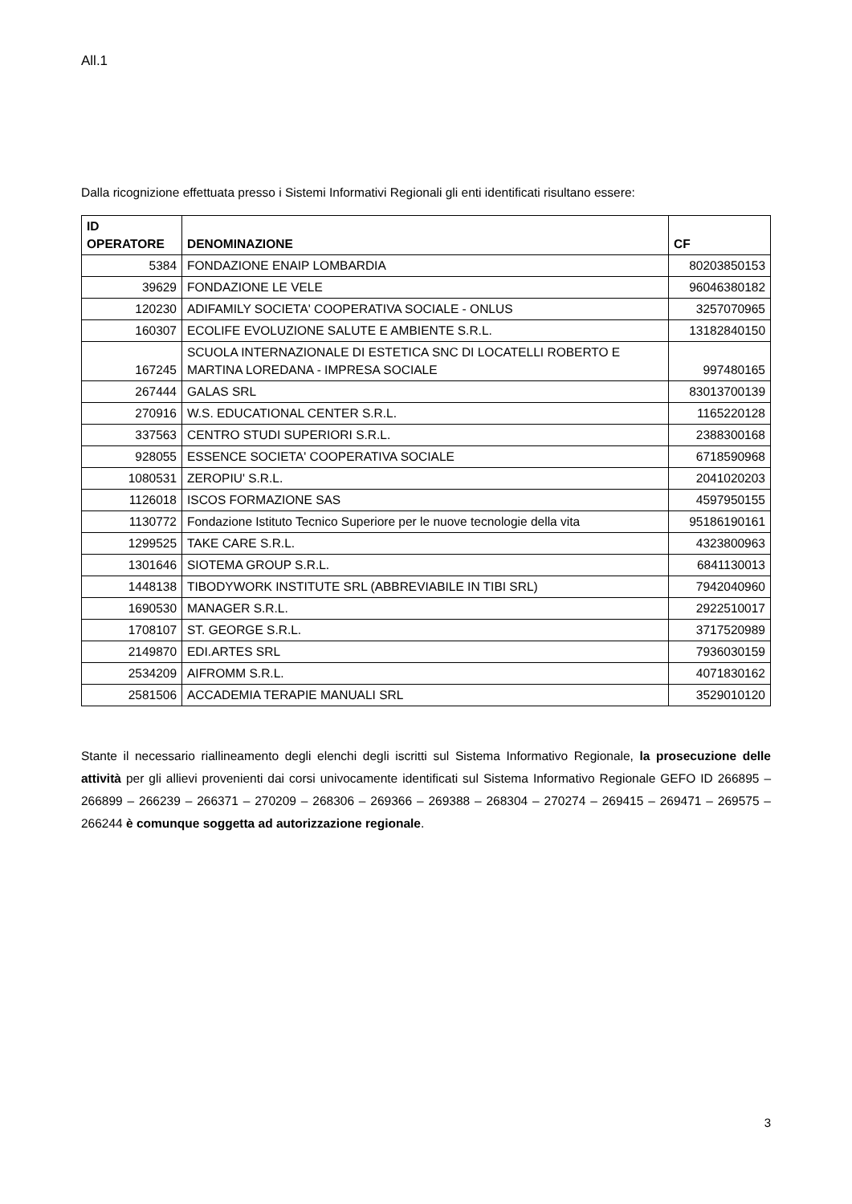All.1
Dalla ricognizione effettuata presso i Sistemi Informativi Regionali gli enti identificati risultano essere:
| ID OPERATORE | DENOMINAZIONE | CF |
| --- | --- | --- |
| 5384 | FONDAZIONE ENAIP LOMBARDIA | 80203850153 |
| 39629 | FONDAZIONE LE VELE | 96046380182 |
| 120230 | ADIFAMILY SOCIETA' COOPERATIVA SOCIALE - ONLUS | 3257070965 |
| 160307 | ECOLIFE EVOLUZIONE SALUTE E AMBIENTE S.R.L. | 13182840150 |
| 167245 | SCUOLA INTERNAZIONALE DI ESTETICA SNC DI LOCATELLI ROBERTO E MARTINA LOREDANA - IMPRESA SOCIALE | 997480165 |
| 267444 | GALAS SRL | 83013700139 |
| 270916 | W.S. EDUCATIONAL CENTER S.R.L. | 1165220128 |
| 337563 | CENTRO STUDI SUPERIORI S.R.L. | 2388300168 |
| 928055 | ESSENCE SOCIETA' COOPERATIVA SOCIALE | 6718590968 |
| 1080531 | ZEROPIU' S.R.L. | 2041020203 |
| 1126018 | ISCOS FORMAZIONE SAS | 4597950155 |
| 1130772 | Fondazione Istituto Tecnico Superiore per le nuove tecnologie della vita | 95186190161 |
| 1299525 | TAKE CARE S.R.L. | 4323800963 |
| 1301646 | SIOTEMA GROUP S.R.L. | 6841130013 |
| 1448138 | TIBODYWORK INSTITUTE SRL (ABBREVIABILE IN TIBI SRL) | 7942040960 |
| 1690530 | MANAGER S.R.L. | 2922510017 |
| 1708107 | ST. GEORGE S.R.L. | 3717520989 |
| 2149870 | EDI.ARTES SRL | 7936030159 |
| 2534209 | AIFROMM S.R.L. | 4071830162 |
| 2581506 | ACCADEMIA TERAPIE MANUALI SRL | 3529010120 |
Stante il necessario riallineamento degli elenchi degli iscritti sul Sistema Informativo Regionale, la prosecuzione delle attività per gli allievi provenienti dai corsi univocamente identificati sul Sistema Informativo Regionale GEFO ID 266895 – 266899 – 266239 – 266371 – 270209 – 268306 – 269366 – 269388 – 268304 – 270274 – 269415 – 269471 – 269575 – 266244 è comunque soggetta ad autorizzazione regionale.
3